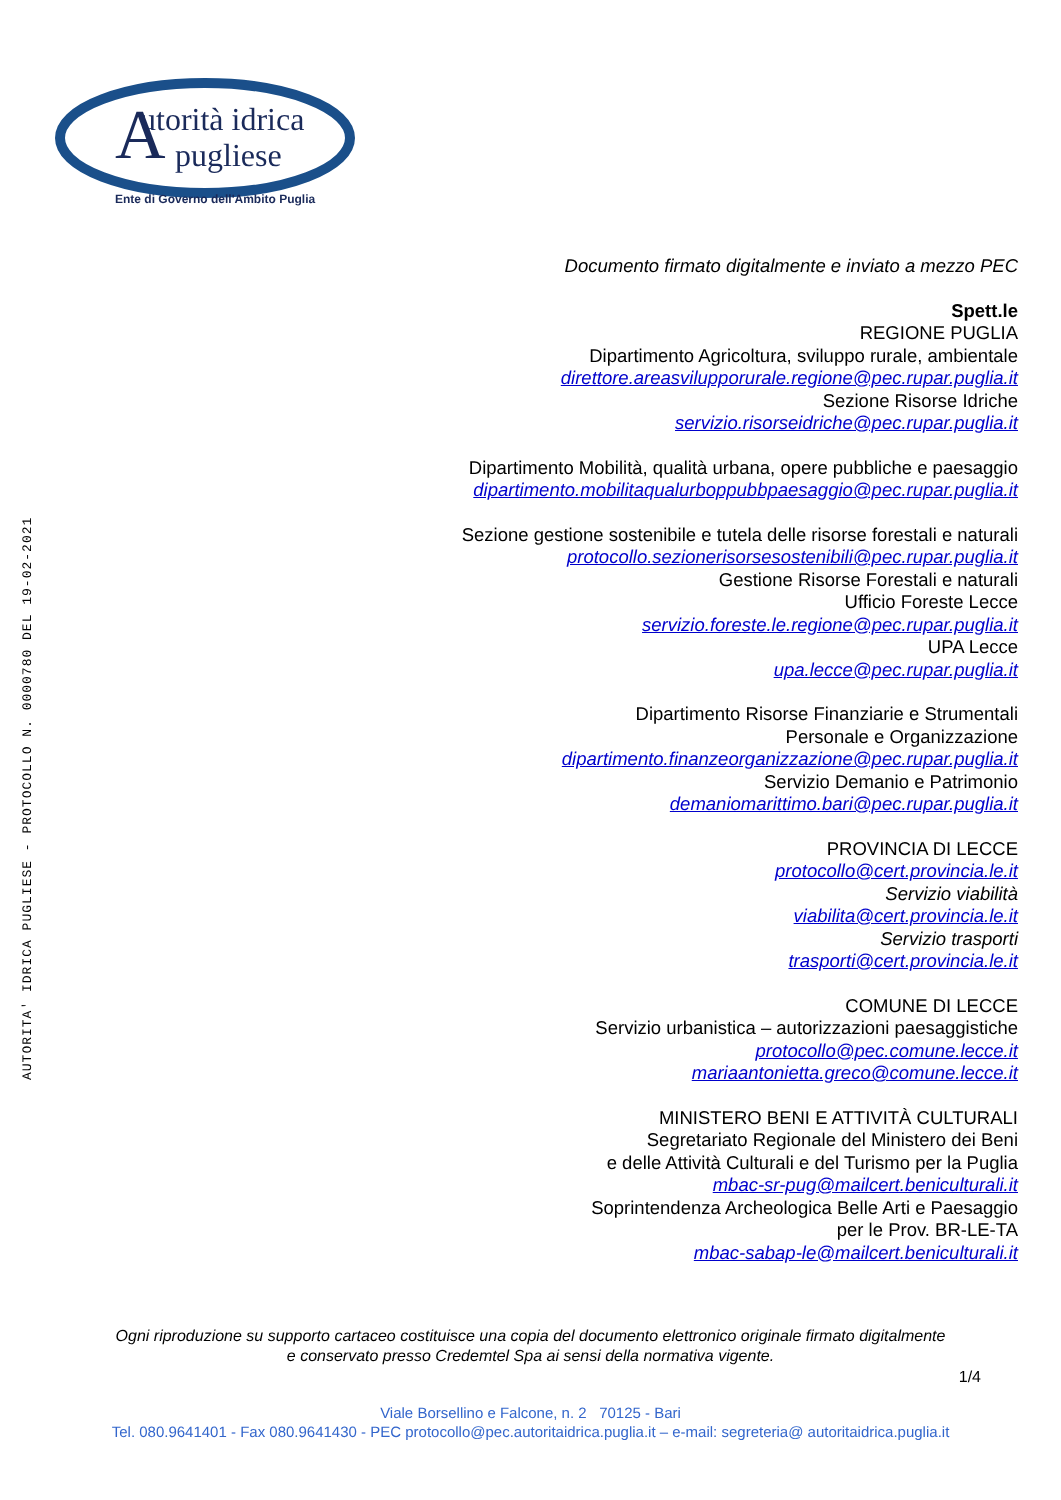utorità idrica
pugliese
A
Ente di Governo dell'Ambito Puglia
AUTORITA' IDRICA PUGLIESE - PROTOCOLLO N. 0000780 DEL 19-02-2021
Documento firmato digitalmente e inviato a mezzo PEC
Spett.le
REGIONE PUGLIA
Dipartimento Agricoltura, sviluppo rurale, ambientale
direttore.areasvilupporurale.regione@pec.rupar.puglia.it
Sezione Risorse Idriche
servizio.risorseidriche@pec.rupar.puglia.it
Dipartimento Mobilità, qualità urbana, opere pubbliche e paesaggio
dipartimento.mobilitaqualurboppubbpaesaggio@pec.rupar.puglia.it
Sezione gestione sostenibile e tutela delle risorse forestali e naturali
protocollo.sezionerisorsesostenibili@pec.rupar.puglia.it
Gestione Risorse Forestali e naturali
Ufficio Foreste Lecce
servizio.foreste.le.regione@pec.rupar.puglia.it
UPA Lecce
upa.lecce@pec.rupar.puglia.it
Dipartimento Risorse Finanziarie e Strumentali
Personale e Organizzazione
dipartimento.finanzeorganizzazione@pec.rupar.puglia.it
Servizio Demanio e Patrimonio
demaniomarittimo.bari@pec.rupar.puglia.it
PROVINCIA DI LECCE
protocollo@cert.provincia.le.it
Servizio viabilità
viabilita@cert.provincia.le.it
Servizio trasporti
trasporti@cert.provincia.le.it
COMUNE DI LECCE
Servizio urbanistica – autorizzazioni paesaggistiche
protocollo@pec.comune.lecce.it
mariaantonietta.greco@comune.lecce.it
MINISTERO BENI E ATTIVITÀ CULTURALI
Segretariato Regionale del Ministero dei Beni
e delle Attività Culturali e del Turismo per la Puglia
mbac-sr-pug@mailcert.beniculturali.it
Soprintendenza Archeologica Belle Arti e Paesaggio
per le Prov. BR-LE-TA
mbac-sabap-le@mailcert.beniculturali.it
Ogni riproduzione su supporto cartaceo costituisce una copia del documento elettronico originale firmato digitalmente
e conservato presso Credemtel Spa ai sensi della normativa vigente.
1/4
Viale Borsellino e Falcone, n. 2 70125 - Bari
Tel. 080.9641401 - Fax 080.9641430 - PEC protocollo@pec.autoritaidrica.puglia.it – e-mail: segreteria@ autoritaidrica.puglia.it